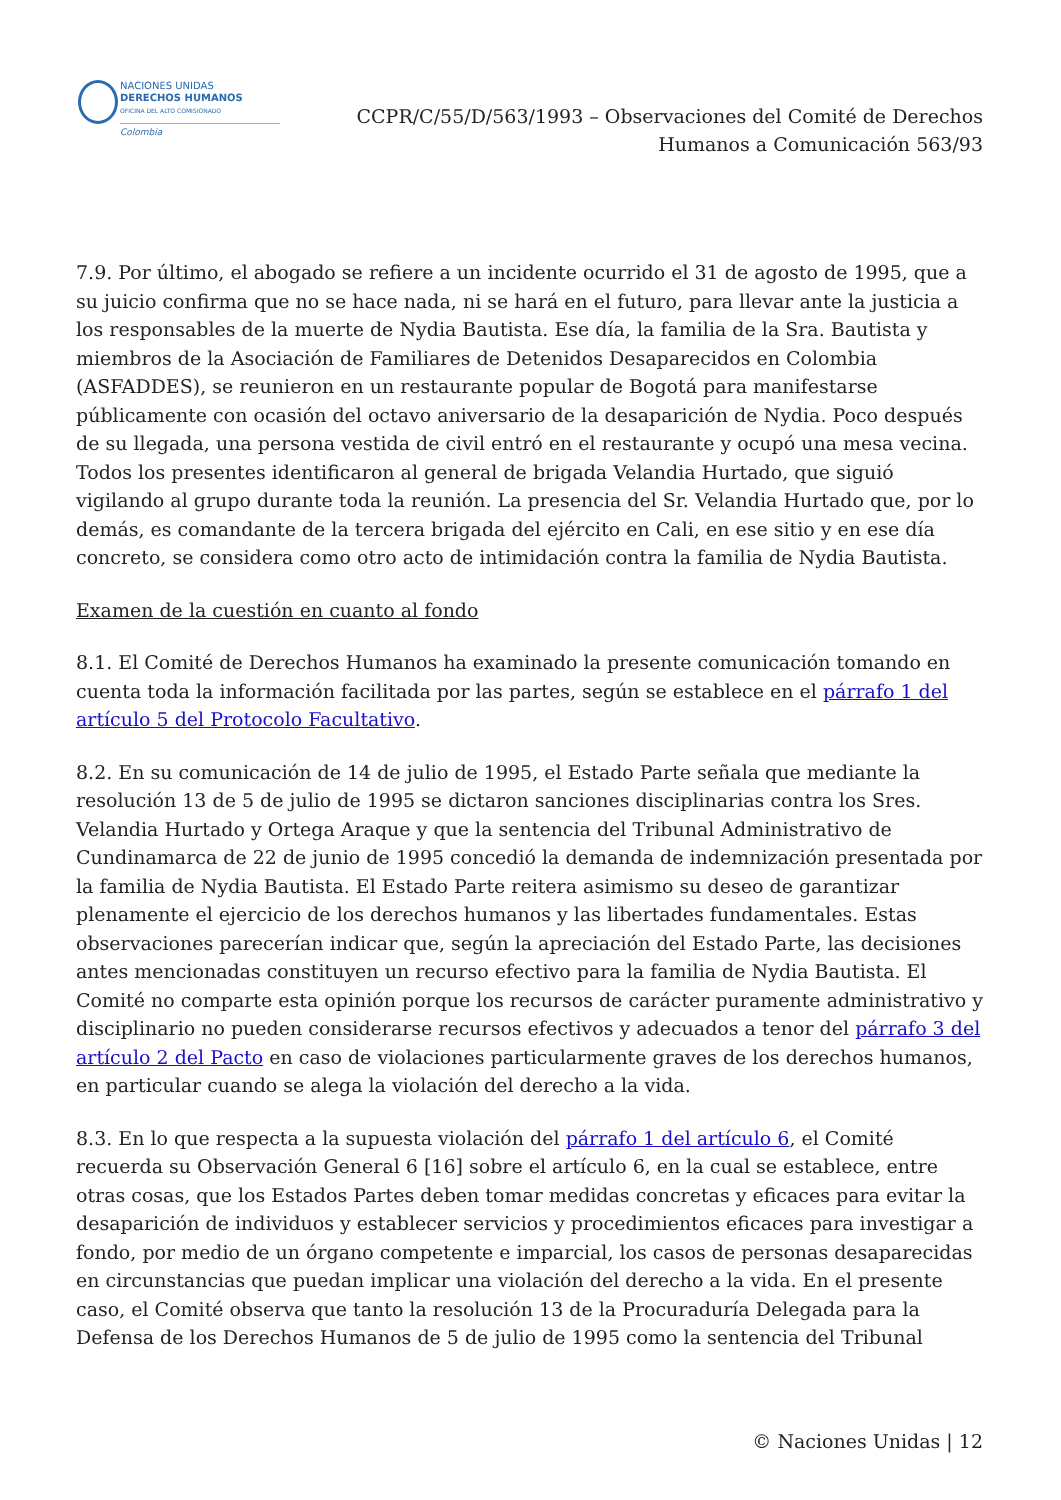NACIONES UNIDAS
DERECHOS HUMANOS
OFICINA DEL ALTO COMISIONADO
Colombia
CCPR/C/55/D/563/1993 – Observaciones del Comité de Derechos
Humanos a Comunicación 563/93
7.9. Por último, el abogado se refiere a un incidente ocurrido el 31 de agosto de 1995, que a su juicio confirma que no se hace nada, ni se hará en el futuro, para llevar ante la justicia a los responsables de la muerte de Nydia Bautista. Ese día, la familia de la Sra. Bautista y miembros de la Asociación de Familiares de Detenidos Desaparecidos en Colombia (ASFADDES), se reunieron en un restaurante popular de Bogotá para manifestarse públicamente con ocasión del octavo aniversario de la desaparición de Nydia. Poco después de su llegada, una persona vestida de civil entró en el restaurante y ocupó una mesa vecina. Todos los presentes identificaron al general de brigada Velandia Hurtado, que siguió vigilando al grupo durante toda la reunión. La presencia del Sr. Velandia Hurtado que, por lo demás, es comandante de la tercera brigada del ejército en Cali, en ese sitio y en ese día concreto, se considera como otro acto de intimidación contra la familia de Nydia Bautista.
Examen de la cuestión en cuanto al fondo
8.1. El Comité de Derechos Humanos ha examinado la presente comunicación tomando en cuenta toda la información facilitada por las partes, según se establece en el párrafo 1 del artículo 5 del Protocolo Facultativo.
8.2. En su comunicación de 14 de julio de 1995, el Estado Parte señala que mediante la resolución 13 de 5 de julio de 1995 se dictaron sanciones disciplinarias contra los Sres. Velandia Hurtado y Ortega Araque y que la sentencia del Tribunal Administrativo de Cundinamarca de 22 de junio de 1995 concedió la demanda de indemnización presentada por la familia de Nydia Bautista. El Estado Parte reitera asimismo su deseo de garantizar plenamente el ejercicio de los derechos humanos y las libertades fundamentales. Estas observaciones parecerían indicar que, según la apreciación del Estado Parte, las decisiones antes mencionadas constituyen un recurso efectivo para la familia de Nydia Bautista. El Comité no comparte esta opinión porque los recursos de carácter puramente administrativo y disciplinario no pueden considerarse recursos efectivos y adecuados a tenor del párrafo 3 del artículo 2 del Pacto en caso de violaciones particularmente graves de los derechos humanos, en particular cuando se alega la violación del derecho a la vida.
8.3. En lo que respecta a la supuesta violación del párrafo 1 del artículo 6, el Comité recuerda su Observación General 6 [16] sobre el artículo 6, en la cual se establece, entre otras cosas, que los Estados Partes deben tomar medidas concretas y eficaces para evitar la desaparición de individuos y establecer servicios y procedimientos eficaces para investigar a fondo, por medio de un órgano competente e imparcial, los casos de personas desaparecidas en circunstancias que puedan implicar una violación del derecho a la vida. En el presente caso, el Comité observa que tanto la resolución 13 de la Procuraduría Delegada para la Defensa de los Derechos Humanos de 5 de julio de 1995 como la sentencia del Tribunal
© Naciones Unidas | 12